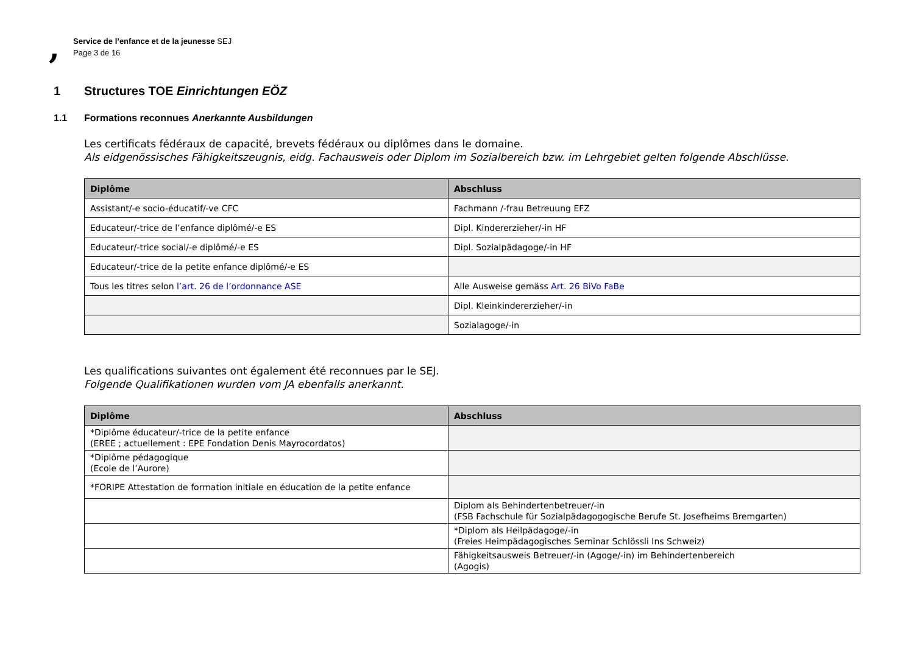,
Service de l’enfance et de la jeunesse SEJ
Page 3 de 16
1 Structures TOE Einrichtungen EÖZ
1.1 Formations reconnues Anerkannte Ausbildungen
Les certificats fédéraux de capacité, brevets fédéraux ou diplômes dans le domaine.
Als eidgenössisches Fähigkeitszeugnis, eidg. Fachausweis oder Diplom im Sozialbereich bzw. im Lehrgebiet gelten folgende Abschlüsse.
| Diplôme | Abschluss |
| --- | --- |
| Assistant/-e socio-éducatif/-ve CFC | Fachmann /-frau Betreuung EFZ |
| Educateur/-trice de l’enfance diplômé/-e ES | Dipl. Kindererzieher/-in HF |
| Educateur/-trice social/-e diplômé/-e ES | Dipl. Sozialpädagoge/-in HF |
| Educateur/-trice de la petite enfance diplômé/-e ES | |
| Tous les titres selon l’art. 26 de l’ordonnance ASE | Alle Ausweise gemäss Art. 26 BiVo FaBe |
| | Dipl. Kleinkindererzieher/-in |
| | Sozialagoge/-in |
Les qualifications suivantes ont également été reconnues par le SEJ.
Folgende Qualifikationen wurden vom JA ebenfalls anerkannt.
| Diplôme | Abschluss |
| --- | --- |
| *Diplôme éducateur/-trice de la petite enfance (EREE ; actuellement : EPE Fondation Denis Mayrocordatos) | |
| *Diplôme pédagogique (Ecole de l’Aurore) | |
| *FORIPE Attestation de formation initiale en éducation de la petite enfance | |
| | Diplom als Behindertenbetreuer/-in (FSB Fachschule für Sozialpädagogogische Berufe St. Josefheims Bremgarten) |
| | *Diplom als Heilpädagoge/-in (Freies Heimpädagogisches Seminar Schlössli Ins Schweiz) |
| | Fähigkeitsausweis Betreuer/-in (Agoge/-in) im Behindertenbereich (Agogis) |